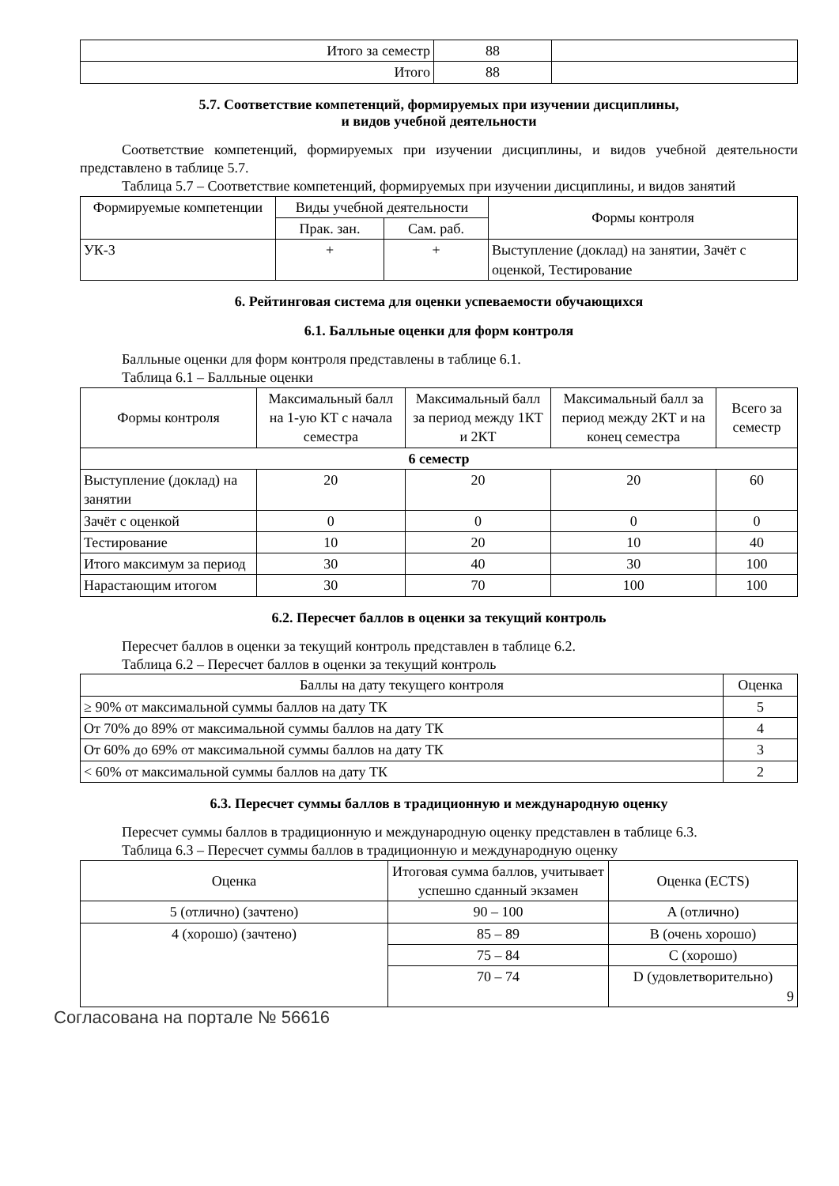| Итого за семестр | 88 | |
| Итого | 88 | |
5.7. Соответствие компетенций, формируемых при изучении дисциплины,
и видов учебной деятельности
Соответствие компетенций, формируемых при изучении дисциплины, и видов учебной деятельности представлено в таблице 5.7.
Таблица 5.7 – Соответствие компетенций, формируемых при изучении дисциплины, и видов занятий
| Формируемые компетенции | Виды учебной деятельности | | Формы контроля |
| | Прак. зан. | Сам. раб. | |
| УК-3 | + | + | Выступление (доклад) на занятии, Зачёт с оценкой, Тестирование |
6. Рейтинговая система для оценки успеваемости обучающихся
6.1. Балльные оценки для форм контроля
Балльные оценки для форм контроля представлены в таблице 6.1.
Таблица 6.1 – Балльные оценки
| Формы контроля | Максимальный балл на 1-ую КТ с начала семестра | Максимальный балл за период между 1КТ и 2КТ | Максимальный балл за период между 2КТ и на конец семестра | Всего за семестр |
| 6 семестр | | | | |
| Выступление (доклад) на занятии | 20 | 20 | 20 | 60 |
| Зачёт с оценкой | 0 | 0 | 0 | 0 |
| Тестирование | 10 | 20 | 10 | 40 |
| Итого максимум за период | 30 | 40 | 30 | 100 |
| Нарастающим итогом | 30 | 70 | 100 | 100 |
6.2. Пересчет баллов в оценки за текущий контроль
Пересчет баллов в оценки за текущий контроль представлен в таблице 6.2.
Таблица 6.2 – Пересчет баллов в оценки за текущий контроль
| Баллы на дату текущего контроля | Оценка |
| ≥ 90% от максимальной суммы баллов на дату ТК | 5 |
| От 70% до 89% от максимальной суммы баллов на дату ТК | 4 |
| От 60% до 69% от максимальной суммы баллов на дату ТК | 3 |
| < 60% от максимальной суммы баллов на дату ТК | 2 |
6.3. Пересчет суммы баллов в традиционную и международную оценку
Пересчет суммы баллов в традиционную и международную оценку представлен в таблице 6.3.
Таблица 6.3 – Пересчет суммы баллов в традиционную и международную оценку
| Оценка | Итоговая сумма баллов, учитывает успешно сданный экзамен | Оценка (ECTS) |
| 5 (отлично) (зачтено) | 90 – 100 | A (отлично) |
| 4 (хорошо) (зачтено) | 85 – 89 | B (очень хорошо) |
| | 75 – 84 | C (хорошо) |
| | 70 – 74 | D (удовлетворительно) 9 |
Согласована на портале № 56616